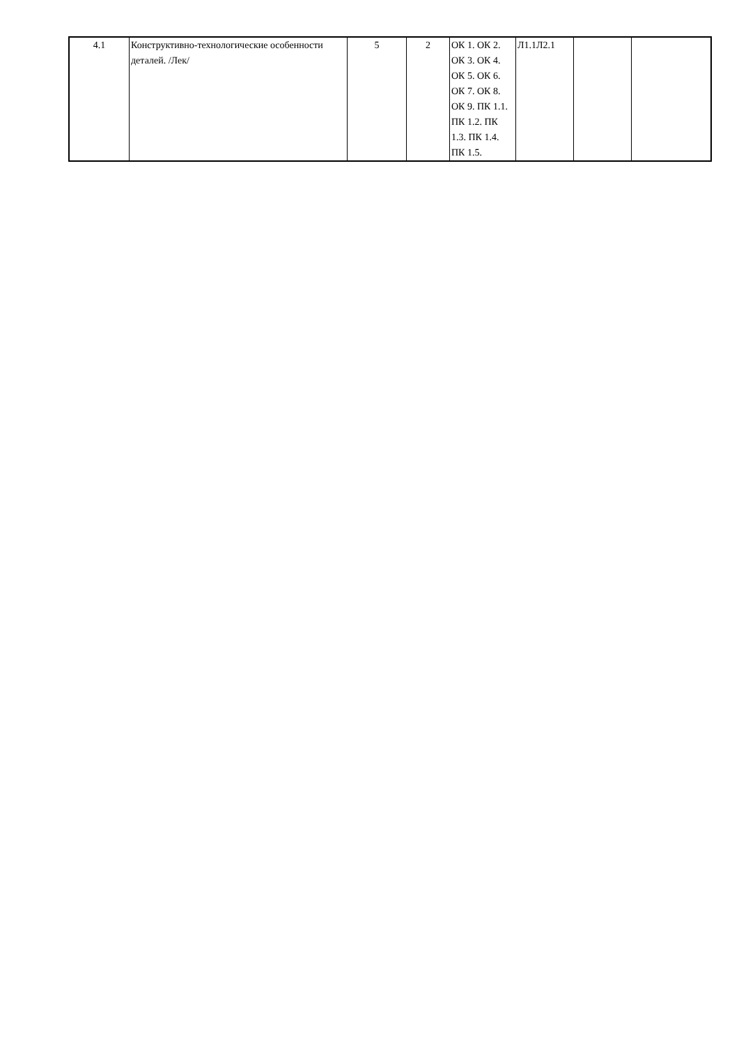| 4.1 | Конструктивно-технологические особенности деталей. /Лек/ | 5 | 2 | ОК 1. ОК 2. ОК 3. ОК 4. ОК 5. ОК 6. ОК 7. ОК 8. ОК 9. ПК 1.1. ПК 1.2. ПК 1.3. ПК 1.4. ПК 1.5. | Л1.1Л2.1 | | |